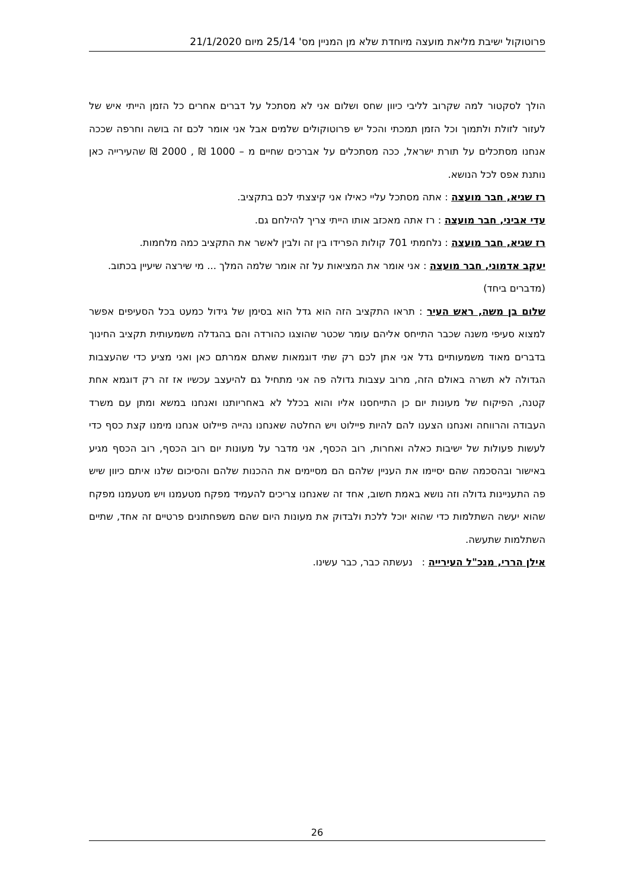פרוטוקול ישיבת מליאת מועצה מיוחדת שלא מן המניין מס' 25/14 מיום 21/1/2020
הולך לסקטור למה שקרוב לליבי כיוון שחס ושלום אני לא מסתכל על דברים אחרים כל הזמן הייתי איש של לעזור לזולת ולתמוך וכל הזמן תמכתי והכל יש פרוטוקולים שלמים אבל אני אומר לכם זה בושה וחרפה שככה אנחנו מסתכלים על תורת ישראל, ככה מסתכלים על אברכים שחיים מ – 1000 ₪ , 2000 ₪ שהעירייה כאן נותנת אפס לכל הנושא.
רז שגיא, חבר מועצה : אתה מסתכל עליי כאילו אני קיצצתי לכם בתקציב.
עדי אביני, חבר מועצה : רז אתה מאכזב אותו הייתי צריך להילחם גם.
רז שגיא, חבר מועצה : נלחמתי 701 קולות הפרידו בין זה ולבין לאשר את התקציב כמה מלחמות.
יעקב אדמוני, חבר מועצה : אני אומר את המציאות על זה אומר שלמה המלך ... מי שירצה שיעיין בכתוב.
(מדברים ביחד)
שלום בן משה, ראש העיר : תראו התקציב הזה הוא גדל הוא בסימן של גידול כמעט בכל הסעיפים אפשר למצוא סעיפי משנה שכבר התייחס אליהם עומר שכטר שהוצגו כהורדה והם בהגדלה משמעותית תקציב החינוך בדברים מאוד משמעותיים גדל אני אתן לכם רק שתי דוגמאות שאתם אמרתם כאן ואני מציע כדי שהעצבות הגדולה לא תשרה באולם הזה, מרוב עצבות גדולה פה אני מתחיל גם להיעצב עכשיו אז זה רק דוגמא אחת קטנה, הפיקוח של מעונות יום כן התייחסנו אליו והוא בכלל לא באחריותנו ואנחנו במשא ומתן עם משרד העבודה והרווחה ואנחנו הצענו להם להיות פיילוט ויש החלטה שאנחנו נהייה פיילוט אנחנו מימנו קצת כסף כדי לעשות פעולות של ישיבות כאלה ואחרות, רוב הכסף, אני מדבר על מעונות יום רוב הכסף, רוב הכסף מגיע באישור ובהסכמה שהם יסיימו את העניין שלהם הם מסיימים את ההכנות שלהם והסיכום שלנו איתם כיוון שיש פה התעניינות גדולה וזה נושא באמת חשוב, אחד זה שאנחנו צריכים להעמיד מפקח מטעמנו ויש מטעמנו מפקח שהוא יעשה השתלמות כדי שהוא יוכל ללכת ולבדוק את מעונות היום שהם משפחתונים פרטיים זה אחד, שתיים השתלמות שתעשה.
אילן הררי, מנכ"ל העירייה : נעשתה כבר, כבר עשינו.
26